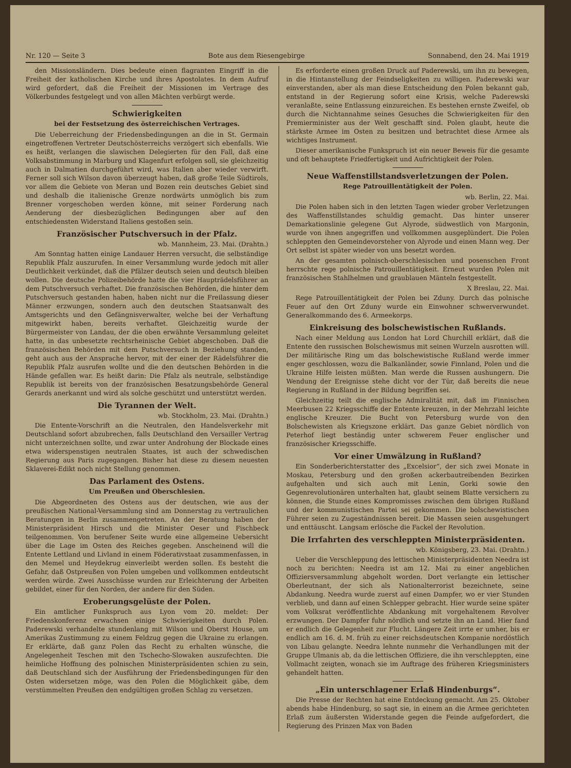Nr. 120 — Seite 3 Bote aus dem Riesengebirge Sonnabend, den 24. Mai 1919
den Missionsländern. Dies bedeute einen flagranten Eingriff in die Freiheit der katholischen Kirche und ihres Apostolates. In dem Aufruf wird gefordert, daß die Freiheit der Missionen im Vertrage des Völkerbundes festgelegt und von allen Mächten verbürgt werde.
Schwierigkeiten
bei der Festsetzung des österreichischen Vertrages.
Die Ueberreichung der Friedensbedingungen an die in St. Germain eingetroffenen Vertreter Deutschösterreichs verzögert sich ebenfalls. Wie es heißt, verlangen die slawischen Delegierten für den Fall, daß eine Volksabstimmung in Marburg und Klagenfurt erfolgen soll, sie gleichzeitig auch in Dalmatien durchgeführt wird, was Italien aber wieder verwirft. Ferner soll sich Wilson davon überzeugt haben, daß große Teile Südtirols, vor allem die Gebiete von Meran und Bozen rein deutsches Gebiet sind und deshalb die italienische Grenze nordwärts unmöglich bis zum Brenner vorgeschoben werden könne, mit seiner Forderung nach Aenderung der diesbezüglichen Bedingungen aber auf den entschiedensten Widerstand Italiens gestoßen sein.
Französischer Putschversuch in der Pfalz.
wb. Mannheim, 23. Mai. (Drahtn.)
Am Sonntag hatten einige Landauer Herren versucht, die selbständige Republik Pfalz auszurufen. In einer Versammlung wurde jedoch mit aller Deutlichkeit verkündet, daß die Pfälzer deutsch seien und deutsch bleiben wollen. Die deutsche Polizeibehörde hatte die vier Haupträdelsführer an dem Putschversuch verhaftet. Die französischen Behörden, die hinter dem Putschversuch gestanden haben, haben nicht nur die Freilassung dieser Männer erzwungen, sondern auch den deutschen Staatsanwalt des Amtsgerichts und den Gefängnisverwalter, welche bei der Verhaftung mitgewirkt haben, bereits verhaftet. Gleichzeitig wurde der Bürgermeister von Landau, der die oben erwähnte Versammlung geleitet hatte, in das unbesetzte rechtsrheinische Gebiet abgeschoben. Daß die französischen Behörden mit dem Putschversuch in Beziehung standen, geht auch aus der Ansprache hervor, mit der einer der Rädelsführer die Republik Pfalz ausrufen wollte und die den deutschen Behörden in die Hände gefallen war. Es heißt darin: Die Pfalz als neutrale, selbständige Republik ist bereits von der französischen Besatzungsbehörde General Gerards anerkannt und wird als solche geschützt und unterstützt werden.
Die Tyrannen der Welt.
wb. Stockholm, 23. Mai. (Drahtn.)
Die Entente-Vorschrift an die Neutralen, den Handelsverkehr mit Deutschland sofort abzubrechen, falls Deutschland den Versailler Vertrag nicht unterzeichnen sollte, und zwar unter Androhung der Blockade eines etwa widerspenstigen neutralen Staates, ist auch der schwedischen Regierung aus Paris zugegangen. Bisher hat diese zu diesem neuesten Sklaverei-Edikt noch nicht Stellung genommen.
Das Parlament des Ostens.
Um Preußen und Oberschlesien.
Die Abgeordneten des Ostens aus der deutschen, wie aus der preußischen National-Versammlung sind am Donnerstag zu vertraulichen Beratungen in Berlin zusammengetreten. An der Beratung haben der Ministerpräsident Hirsch und die Minister Oeser und Fischbeck teilgenommen. Von berufener Seite wurde eine allgemeine Uebersicht über die Lage im Osten des Reiches gegeben. Anscheinend will die Entente Lettland und Livland in einem Föderativstaat zusammenfassen, in den Memel und Heydekrug einverleibt werden sollen. Es besteht die Gefahr, daß Ostpreußen von Polen umgeben und vollkommen entdeutscht werden würde. Zwei Ausschüsse wurden zur Erleichterung der Arbeiten gebildet, einer für den Norden, der andere für den Süden.
Eroberungsgelüste der Polen.
Ein amtlicher Funkspruch aus Lyon vom 20. meldet: Der Friedenskonferenz erwachsen einige Schwierigkeiten durch Polen. Paderewski verhandelte stundenlang mit Wilson und Oberst House, um Amerikas Zustimmung zu einem Feldzug gegen die Ukraine zu erlangen. Er erklärte, daß ganz Polen das Recht zu erhalten wünsche, die Angelegenheit Teschen mit den Tschecho-Slowaken auszufechten. Die heimliche Hoffnung des polnischen Ministerpräsidenten schien zu sein, daß Deutschland sich der Ausführung der Friedensbedingungen für den Osten widersetzen möge, was den Polen die Möglichkeit gäbe, dem verstümmelten Preußen den endgültigen großen Schlag zu versetzen.
Es erforderte einen großen Druck auf Paderewski, um ihn zu bewegen, in die Hintanstellung der Feindseligkeiten zu willigen. Paderewski war einverstanden, aber als man diese Entscheidung den Polen bekannt gab, entstand in der Regierung sofort eine Krisis, welche Paderewski veranlaßte, seine Entlassung einzureichen. Es bestehen ernste Zweifel, ob durch die Nichtannahme seines Gesuches die Schwierigkeiten für den Premierminister aus der Welt geschafft sind. Polen glaubt, heute die stärkste Armee im Osten zu besitzen und betrachtet diese Armee als wichtiges Instrument.
Dieser amerikanische Funkspruch ist ein neuer Beweis für die gesamte und oft behauptete Friedfertigkeit und Aufrichtigkeit der Polen.
Neue Waffenstillstandsverletzungen der Polen.
Rege Patrouillentätigkeit der Polen.
wb. Berlin, 22. Mai.
Die Polen haben sich in den letzten Tagen wieder grober Verletzungen des Waffenstillstandes schuldig gemacht. Das hinter unserer Demarkationslinie gelegene Gut Alyrode, südwestlich von Margonin, wurde von ihnen angegriffen und vollkommen ausgeplündert. Die Polen schleppten den Gemeindevorsteher von Alyrode und einen Mann weg. Der Ort selbst ist später wieder von uns besetzt worden.
An der gesamten polnisch-oberschlesischen und posenschen Front herrschte rege polnische Patrouillentätigkeit. Erneut wurden Polen mit französischen Stahlhelmen und graublauen Mänteln festgestellt.
X Breslau, 22. Mai.
Rege Patrouillentätigkeit der Polen bei Zduny. Durch das polnische Feuer auf den Ort Zduny wurde ein Einwohner schwerverwundet. Generalkommando des 6. Armeekorps.
Einkreisung des bolschewistischen Rußlands.
Nach einer Meldung aus London hat Lord Churchill erklärt, daß die Entente den russischen Bolschewismus mit seinen Wurzeln ausrotten will. Der militärische Ring um das bolschewistische Rußland werde immer enger geschlossen, wozu die Balkanländer, sowie Finnland, Polen und die Ukraine Hilfe leisten müßten. Man werde die Russen aushungern. Die Wendung der Ereignisse stehe dicht vor der Tür, daß bereits die neue Regierung in Rußland in der Bildung begriffen sei.
Gleichzeitig teilt die englische Admiralität mit, daß im Finnischen Meerbusen 22 Kriegsschiffe der Entente kreuzen, in der Mehrzahl leichte englische Kreuzer. Die Bucht von Petersburg wurde von den Bolschewisten als Kriegszone erklärt. Das ganze Gebiet nördlich von Peterhof liegt beständig unter schwerem Feuer englischer und französischer Kriegsschiffe.
Vor einer Umwälzung in Rußland?
Ein Sonderberichterstatter des „Excelsior“, der sich zwei Monate in Moskau, Petersburg und den großen ackerbautreibenden Bezirken aufgehalten und sich auch mit Lenin, Gorki sowie den Gegenrevolutionären unterhalten hat, glaubt seinem Blatte versichern zu können, die Stunde eines Kompromisses zwischen dem übrigen Rußland und der kommunistischen Partei sei gekommen. Die bolschewistischen Führer seien zu Zugeständnissen bereit. Die Massen seien ausgehungert und enttäuscht. Langsam erlösche die Fackel der Revolution.
Die Irrfahrten des verschleppten Ministerpräsidenten.
wb. Königsberg, 23. Mai. (Drahtn.)
Ueber die Verschleppung des lettischen Ministerpräsidenten Needra ist noch zu berichten: Needra ist am 12. Mai zu einer angeblichen Offiziersversammlung abgeholt worden. Dort verlangte ein lettischer Oberleutnant, der sich als Nationalterrorist bezeichnete, seine Abdankung. Needra wurde zuerst auf einen Dampfer, wo er vier Stunden verblieb, und dann auf einen Schlepper gebracht. Hier wurde seine später vom Volksrat veröffentlichte Abdankung mit vorgehaltenem Revolver erzwungen. Der Dampfer fuhr nördlich und setzte ihn an Land. Hier fand er endlich die Gelegenheit zur Flucht. Längere Zeit irrte er umher, bis er endlich am 16. d. M. früh zu einer reichsdeutschen Kompanie nordöstlich von Libau gelangte. Needra lehnte nunmehr die Verhandlungen mit der Gruppe Ulmanis ab, da die lettischen Offiziere, die ihn verschleppten, eine Vollmacht zeigten, wonach sie im Auftrage des früheren Kriegsministers gehandelt hatten.
„Ein unterschlagener Erlaß Hindenburgs“.
Die Presse der Rechten hat eine Entdeckung gemacht. Am 25. Oktober abends habe Hindenburg, so sagt sie, in einem an die Armee gerichteten Erlaß zum äußersten Widerstande gegen die Feinde aufgefordert, die Regierung des Prinzen Max von Baden